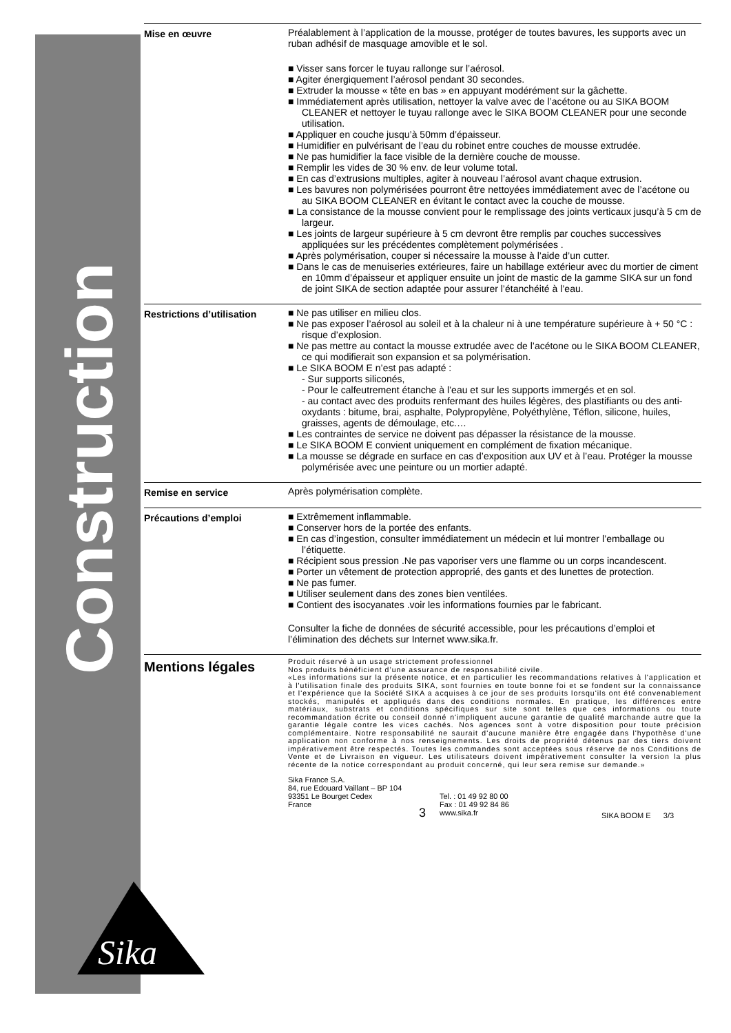Construction
Sika
®
Mise en œuvre
Préalablement à l’application de la mousse, protéger de toutes bavures, les supports avec un ruban adhésif de masquage amovible et le sol.
Visser sans forcer le tuyau rallonge sur l’aérosol.
Agiter énergiquement l’aérosol pendant 30 secondes.
Extruder la mousse « tête en bas » en appuyant modérément sur la gâchette.
Immédiatement après utilisation, nettoyer la valve avec de l’acétone ou au SIKA BOOM CLEANER et nettoyer le tuyau rallonge avec le SIKA BOOM CLEANER pour une seconde utilisation.
Appliquer en couche jusqu’à 50mm d’épaisseur.
Humidifier en pulvérisant de l’eau du robinet entre couches de mousse extrudée.
Ne pas humidifier la face visible de la dernière couche de mousse.
Remplir les vides de 30 % env. de leur volume total.
En cas d’extrusions multiples, agiter à nouveau l’aérosol avant chaque extrusion.
Les bavures non polymérisées pourront être nettoyées immédiatement avec de l’acétone ou au SIKA BOOM CLEANER en évitant le contact avec la couche de mousse.
La consistance de la mousse convient pour le remplissage des joints verticaux jusqu’à 5 cm de largeur.
Les joints de largeur supérieure à 5 cm devront être remplis par couches successives appliquées sur les précédentes complètement polymérisées .
Après polymérisation, couper si nécessaire la mousse à l’aide d’un cutter.
Dans le cas de menuiseries extérieures, faire un habillage extérieur avec du mortier de ciment en 10mm d’épaisseur et appliquer ensuite un joint de mastic de la gamme SIKA sur un fond de joint SIKA de section adaptée pour assurer l’étanchéité à l’eau.
Restrictions d’utilisation
Ne pas utiliser en milieu clos.
Ne pas exposer l’aérosol au soleil et à la chaleur ni à une température supérieure à + 50 °C : risque d’explosion.
Ne pas mettre au contact la mousse extrudée avec de l’acétone ou le SIKA BOOM CLEANER, ce qui modifierait son expansion et sa polymérisation.
Le SIKA BOOM E n’est pas adapté :
- Sur supports siliconés,
- Pour le calfeutrement étanche à l’eau et sur les supports immergés et en sol.
- au contact avec des produits renfermant des huiles légères, des plastifiants ou des anti-oxydants : bitume, brai, asphalte, Polypropylène, Polyéthylène, Téflon, silicone, huiles, graisses, agents de démoulage, etc.…
Les contraintes de service ne doivent pas dépasser la résistance de la mousse.
Le SIKA BOOM E convient uniquement en complément de fixation mécanique.
La mousse se dégrade en surface en cas d’exposition aux UV et à l’eau. Protéger la mousse polymérisée avec une peinture ou un mortier adapté.
Remise en service
Après polymérisation complète.
Précautions d’emploi
Extrêmement inflammable.
Conserver hors de la portée des enfants.
En cas d’ingestion, consulter immédiatement un médecin et lui montrer l’emballage ou l’étiquette.
Récipient sous pression .Ne pas vaporiser vers une flamme ou un corps incandescent.
Porter un vêtement de protection approprié, des gants et des lunettes de protection.
Ne pas fumer.
Utiliser seulement dans des zones bien ventilées.
Contient des isocyanates .voir les informations fournies par le fabricant.
Consulter la fiche de données de sécurité accessible, pour les précautions d’emploi et l’élimination des déchets sur Internet www.sika.fr.
Mentions légales
Produit réservé à un usage strictement professionnel
Nos produits bénéficient d’une assurance de responsabilité civile.
«Les informations sur la présente notice, et en particulier les recommandations relatives à l'application et à l'utilisation finale des produits SIKA, sont fournies en toute bonne foi et se fondent sur la connaissance et l'expérience que la Société SIKA a acquises à ce jour de ses produits lorsqu'ils ont été convenablement stockés, manipulés et appliqués dans des conditions normales. En pratique, les différences entre matériaux, substrats et conditions spécifiques sur site sont telles que ces informations ou toute recommandation écrite ou conseil donné n'impliquent aucune garantie de qualité marchande autre que la garantie légale contre les vices cachés. Nos agences sont à votre disposition pour toute précision complémentaire. Notre responsabilité ne saurait d'aucune manière être engagée dans l'hypothèse d'une application non conforme à nos renseignements. Les droits de propriété détenus par des tiers doivent impérativement être respectés. Toutes les commandes sont acceptées sous réserve de nos Conditions de Vente et de Livraison en vigueur. Les utilisateurs doivent impérativement consulter la version la plus récente de la notice correspondant au produit concerné, qui leur sera remise sur demande.»
Sika France S.A.
84, rue Edouard Vaillant – BP 104
93351 Le Bourget Cedex
France
3
Tel. : 01 49 92 80 00
Fax : 01 49 92 84 86
www.sika.fr
SIKA BOOM E 3/3